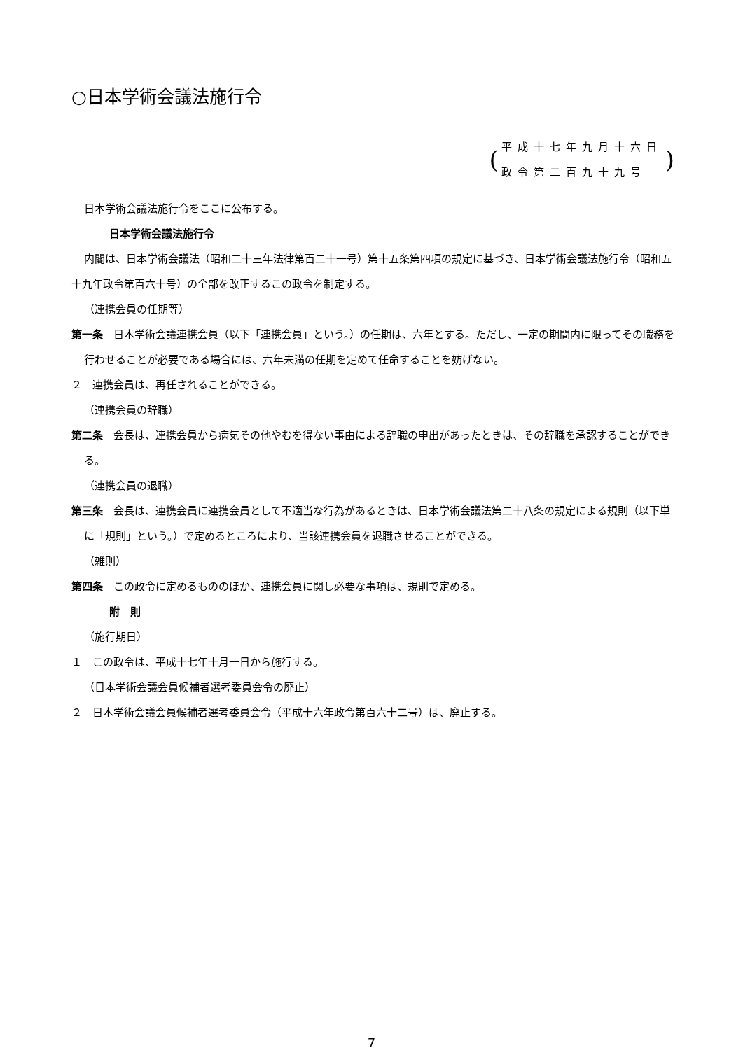○日本学術会議法施行令
(
平成十七年九月十六日
政令第二百九十九号
)
日本学術会議法施行令をここに公布する。
日本学術会議法施行令
内閣は、日本学術会議法（昭和二十三年法律第百二十一号）第十五条第四項の規定に基づき、日本学術会議法施行令（昭和五十九年政令第百六十号）の全部を改正するこの政令を制定する。
（連携会員の任期等）
第一条　日本学術会議連携会員（以下「連携会員」という。）の任期は、六年とする。ただし、一定の期間内に限ってその職務を行わせることが必要である場合には、六年未満の任期を定めて任命することを妨げない。
２　連携会員は、再任されることができる。
（連携会員の辞職）
第二条　会長は、連携会員から病気その他やむを得ない事由による辞職の申出があったときは、その辞職を承認することができる。
（連携会員の退職）
第三条　会長は、連携会員に連携会員として不適当な行為があるときは、日本学術会議法第二十八条の規定による規則（以下単に「規則」という。）で定めるところにより、当該連携会員を退職させることができる。
（雑則）
第四条　この政令に定めるもののほか、連携会員に関し必要な事項は、規則で定める。
附　則
（施行期日）
１　この政令は、平成十七年十月一日から施行する。
（日本学術会議会員候補者選考委員会令の廃止）
２　日本学術会議会員候補者選考委員会令（平成十六年政令第百六十二号）は、廃止する。
7